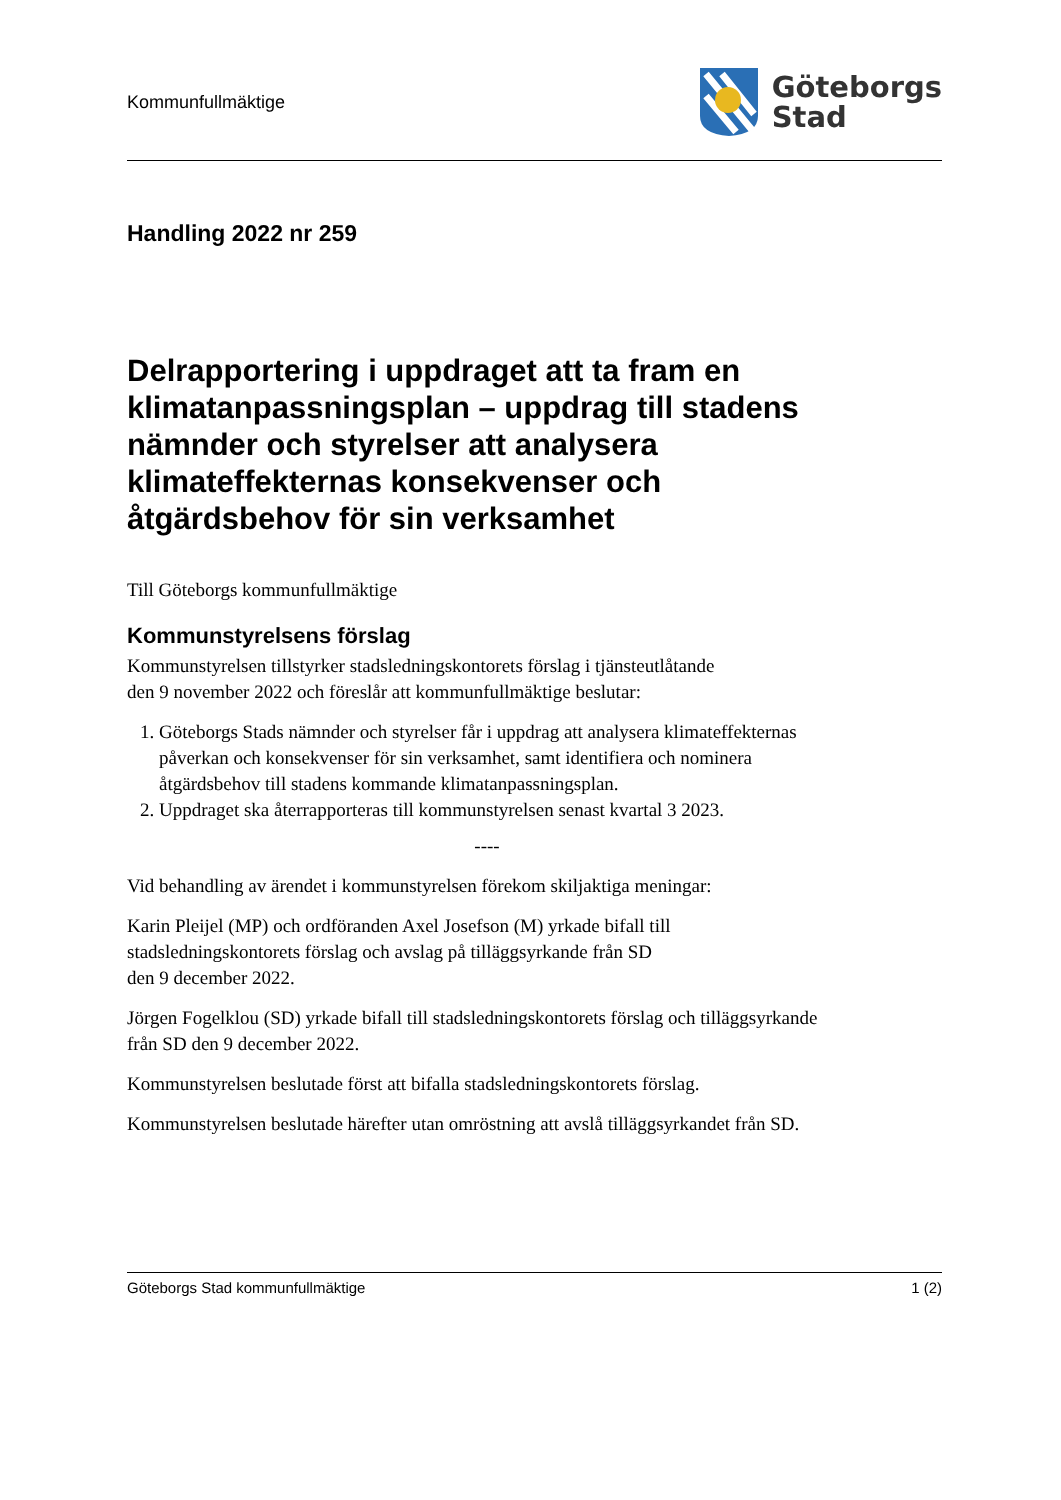Kommunfullmäktige
Göteborgs
Stad
Handling 2022 nr 259
Delrapportering i uppdraget att ta fram en klimatanpassningsplan – uppdrag till stadens nämnder och styrelser att analysera klimateffekternas konsekvenser och åtgärdsbehov för sin verksamhet
Till Göteborgs kommunfullmäktige
Kommunstyrelsens förslag
Kommunstyrelsen tillstyrker stadsledningskontorets förslag i tjänsteutlåtande
den 9 november 2022 och föreslår att kommunfullmäktige beslutar:
1. Göteborgs Stads nämnder och styrelser får i uppdrag att analysera klimateffekternas påverkan och konsekvenser för sin verksamhet, samt identifiera och nominera åtgärdsbehov till stadens kommande klimatanpassningsplan.
2. Uppdraget ska återrapporteras till kommunstyrelsen senast kvartal 3 2023.
----
Vid behandling av ärendet i kommunstyrelsen förekom skiljaktiga meningar:
Karin Pleijel (MP) och ordföranden Axel Josefson (M) yrkade bifall till stadsledningskontorets förslag och avslag på tilläggsyrkande från SD
den 9 december 2022.
Jörgen Fogelklou (SD) yrkade bifall till stadsledningskontorets förslag och tilläggsyrkande från SD den 9 december 2022.
Kommunstyrelsen beslutade först att bifalla stadsledningskontorets förslag.
Kommunstyrelsen beslutade härefter utan omröstning att avslå tilläggsyrkandet från SD.
Göteborgs Stad kommunfullmäktige 1 (2)